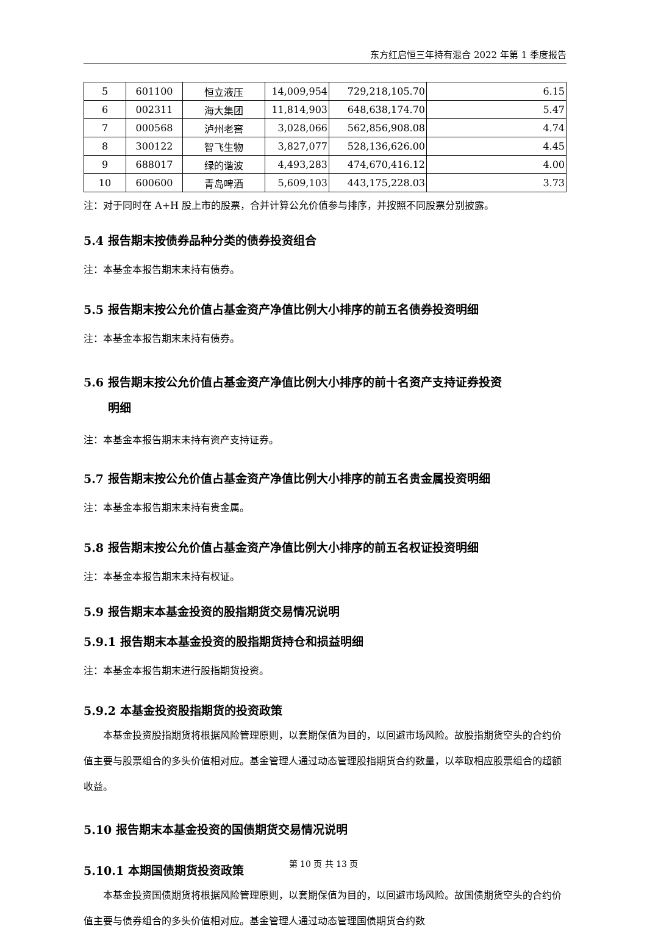东方红启恒三年持有混合 2022 年第 1 季度报告
| 5 | 601100 | 恒立液压 | 14,009,954 | 729,218,105.70 | 6.15 |
| 6 | 002311 | 海大集团 | 11,814,903 | 648,638,174.70 | 5.47 |
| 7 | 000568 | 泸州老窖 | 3,028,066 | 562,856,908.08 | 4.74 |
| 8 | 300122 | 智飞生物 | 3,827,077 | 528,136,626.00 | 4.45 |
| 9 | 688017 | 绿的谐波 | 4,493,283 | 474,670,416.12 | 4.00 |
| 10 | 600600 | 青岛啤酒 | 5,609,103 | 443,175,228.03 | 3.73 |
注：对于同时在 A+H 股上市的股票，合并计算公允价值参与排序，并按照不同股票分别披露。
5.4 报告期末按债券品种分类的债券投资组合
注：本基金本报告期末未持有债券。
5.5 报告期末按公允价值占基金资产净值比例大小排序的前五名债券投资明细
注：本基金本报告期末未持有债券。
5.6 报告期末按公允价值占基金资产净值比例大小排序的前十名资产支持证券投资
明细
注：本基金本报告期末未持有资产支持证券。
5.7 报告期末按公允价值占基金资产净值比例大小排序的前五名贵金属投资明细
注：本基金本报告期末未持有贵金属。
5.8 报告期末按公允价值占基金资产净值比例大小排序的前五名权证投资明细
注：本基金本报告期末未持有权证。
5.9 报告期末本基金投资的股指期货交易情况说明
5.9.1 报告期末本基金投资的股指期货持仓和损益明细
注：本基金本报告期末进行股指期货投资。
5.9.2 本基金投资股指期货的投资政策
本基金投资股指期货将根据风险管理原则，以套期保值为目的，以回避市场风险。故股指期货空头的合约价值主要与股票组合的多头价值相对应。基金管理人通过动态管理股指期货合约数量，以萃取相应股票组合的超额收益。
5.10 报告期末本基金投资的国债期货交易情况说明
5.10.1 本期国债期货投资政策
本基金投资国债期货将根据风险管理原则，以套期保值为目的，以回避市场风险。故国债期货空头的合约价值主要与债券组合的多头价值相对应。基金管理人通过动态管理国债期货合约数
第 10 页 共 13 页